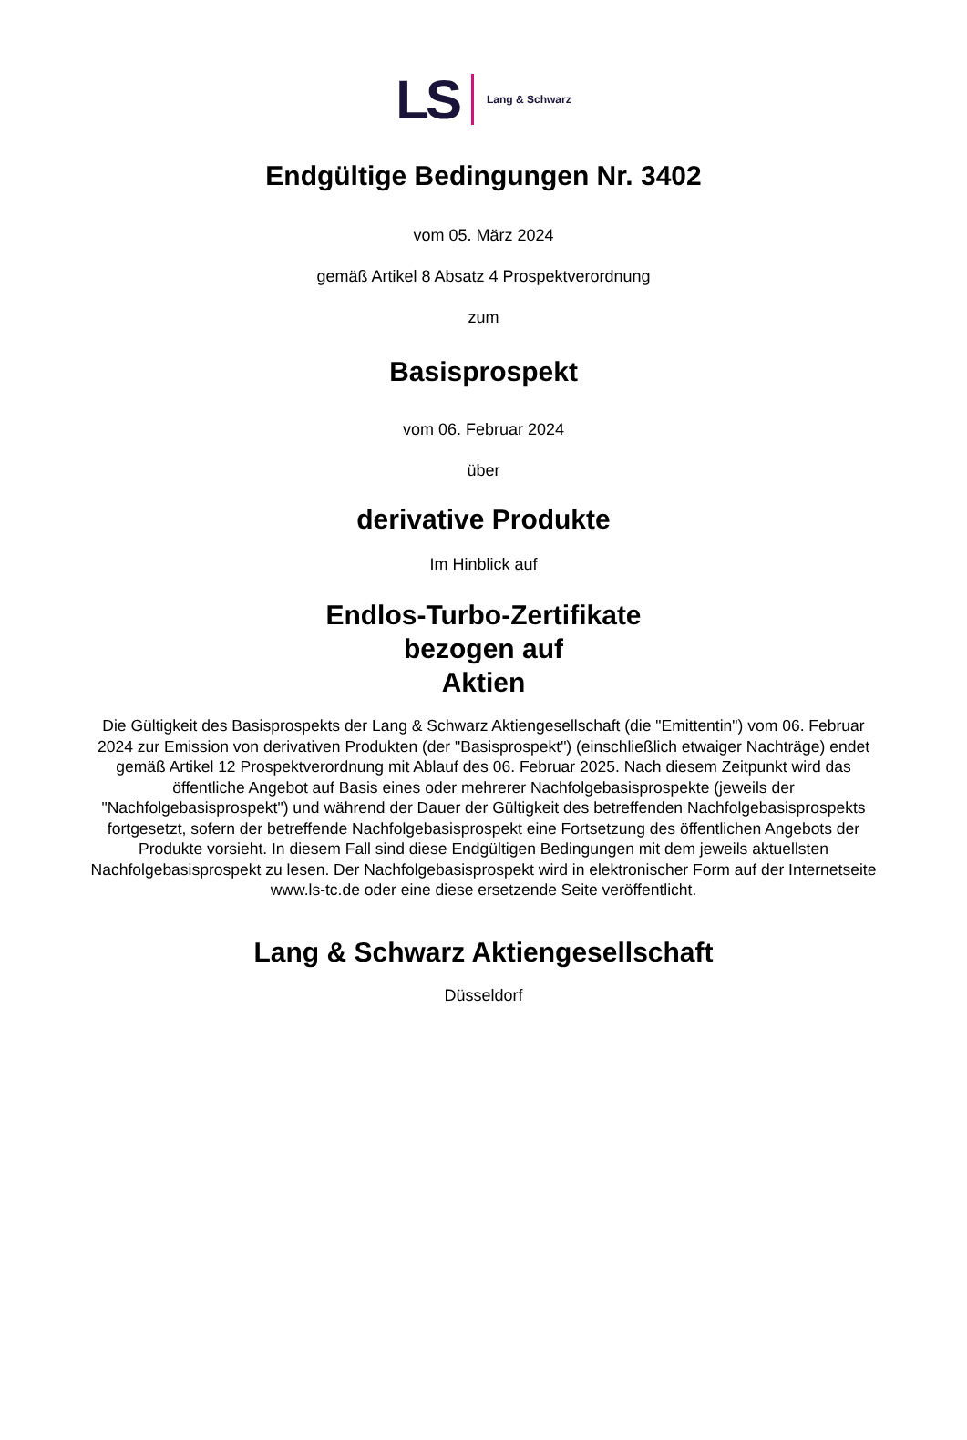LS Lang & Schwarz
Endgültige Bedingungen Nr. 3402
vom 05. März 2024
gemäß Artikel 8 Absatz 4 Prospektverordnung
zum
Basisprospekt
vom 06. Februar 2024
über
derivative Produkte
Im Hinblick auf
Endlos-Turbo-Zertifikate
bezogen auf
Aktien
Die Gültigkeit des Basisprospekts der Lang & Schwarz Aktiengesellschaft (die "Emittentin") vom 06. Februar 2024 zur Emission von derivativen Produkten (der "Basisprospekt") (einschließlich etwaiger Nachträge) endet gemäß Artikel 12 Prospektverordnung mit Ablauf des 06. Februar 2025. Nach diesem Zeitpunkt wird das öffentliche Angebot auf Basis eines oder mehrerer Nachfolgebasisprospekte (jeweils der "Nachfolgebasisprospekt") und während der Dauer der Gültigkeit des betreffenden Nachfolgebasisprospekts fortgesetzt, sofern der betreffende Nachfolgebasisprospekt eine Fortsetzung des öffentlichen Angebots der Produkte vorsieht. In diesem Fall sind diese Endgültigen Bedingungen mit dem jeweils aktuellsten Nachfolgebasisprospekt zu lesen. Der Nachfolgebasisprospekt wird in elektronischer Form auf der Internetseite www.ls-tc.de oder eine diese ersetzende Seite veröffentlicht.
Lang & Schwarz Aktiengesellschaft
Düsseldorf